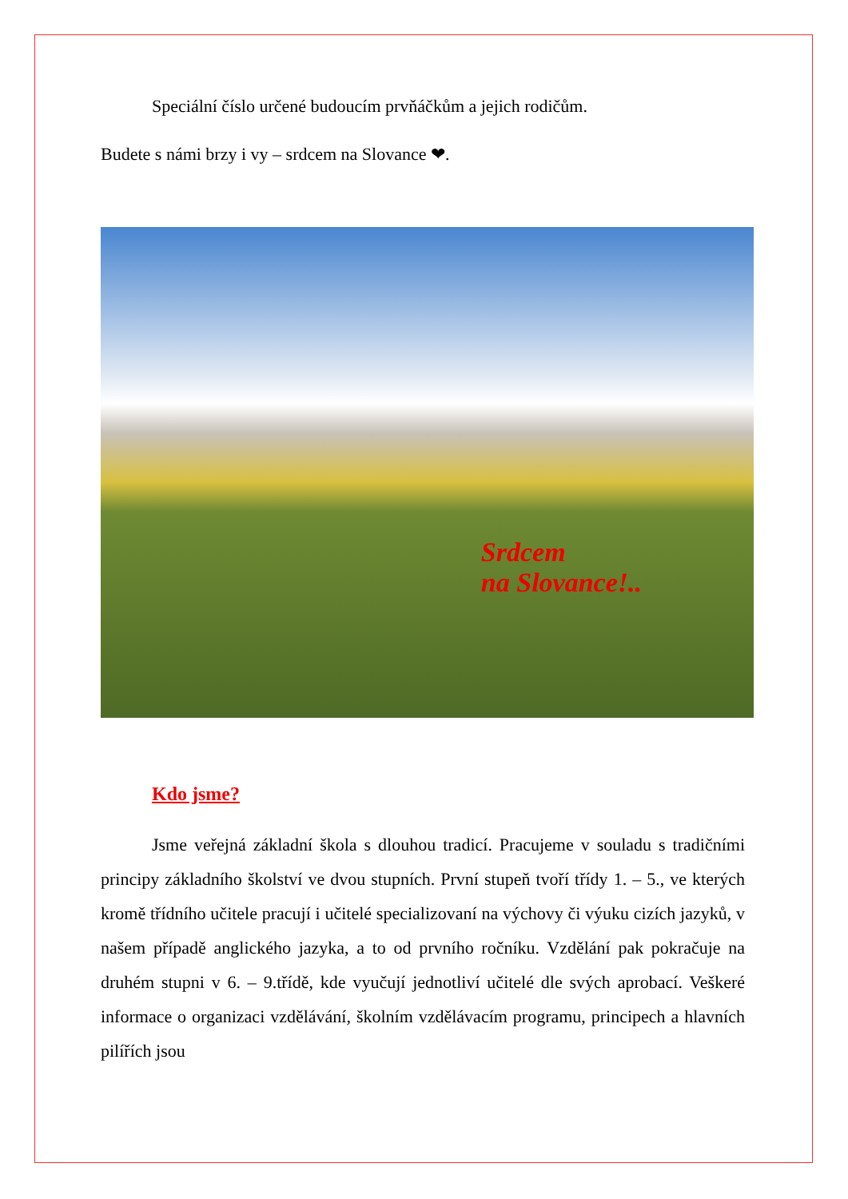Speciální číslo určené budoucím prvňáčkům a jejich rodičům.
Budete s námi brzy i vy – srdcem na Slovance ❤.
Srdcem
na Slovance!..
Kdo jsme?
Jsme veřejná základní škola s dlouhou tradicí. Pracujeme v souladu s tradičními principy základního školství ve dvou stupních. První stupeň tvoří třídy 1. – 5., ve kterých kromě třídního učitele pracují i učitelé specializovaní na výchovy či výuku cizích jazyků, v našem případě anglického jazyka, a to od prvního ročníku. Vzdělání pak pokračuje na druhém stupni v 6. – 9.třídě, kde vyučují jednotliví učitelé dle svých aprobací. Veškeré informace o organizaci vzdělávání, školním vzdělávacím programu, principech a hlavních pilířích jsou